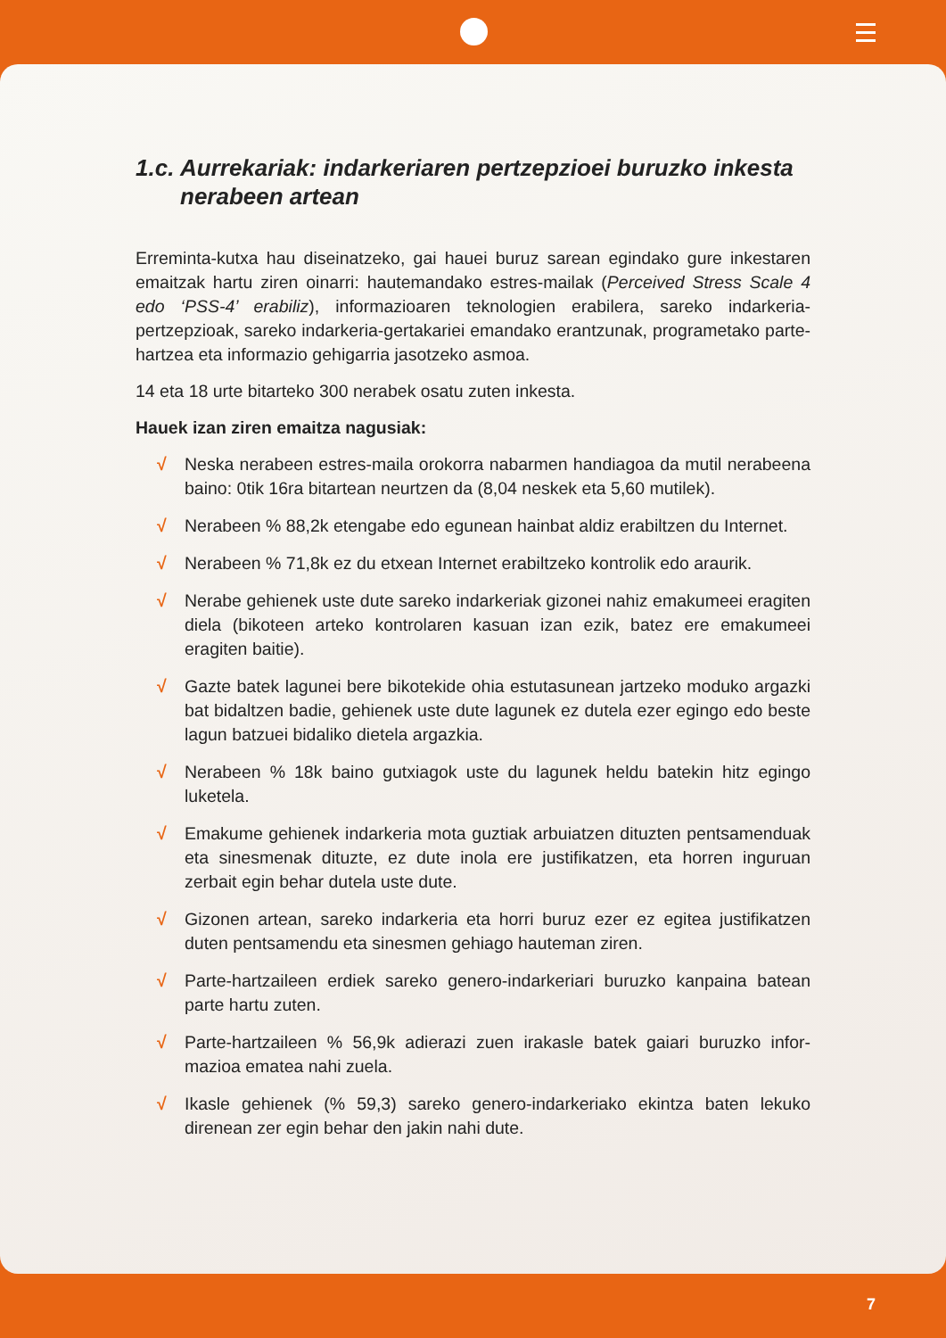1.c. Aurrekariak: indarkeriaren pertzepzioei buruzko inkesta nerabeen artean
Erreminta-kutxa hau diseinatzeko, gai hauei buruz sarean egindako gure inkes­taren emaitzak hartu ziren oinarri: hautemandako estres-mailak (Perceived Stress Scale 4 edo ‘PSS-4’ erabiliz), informazioaren teknologien erabilera, sareko indarke­ria-pertzepzioak, sareko indarkeria-gertakariei emandako erantzunak, programe­tako parte-hartzea eta informazio gehigarria jasotzeko asmoa.
14 eta 18 urte bitarteko 300 nerabek osatu zuten inkesta.
Hauek izan ziren emaitza nagusiak:
√ Neska nerabeen estres-maila orokorra nabarmen handiagoa da mutil nera­beena baino: 0tik 16ra bitartean neurtzen da (8,04 neskek eta 5,60 mutilek).
√ Nerabeen % 88,2k etengabe edo egunean hainbat aldiz erabiltzen du Internet.
√ Nerabeen % 71,8k ez du etxean Internet erabiltzeko kontrolik edo araurik.
√ Nerabe gehienek uste dute sareko indarkeriak gizonei nahiz emakumeei era­giten diela (bikoteen arteko kontrolaren kasuan izan ezik, batez ere emaku­meei eragiten baitie).
√ Gazte batek lagunei bere bikotekide ohia estutasunean jartzeko moduko ar­gazki bat bidaltzen badie, gehienek uste dute lagunek ez dutela ezer egingo edo beste lagun batzuei bidaliko dietela argazkia.
√ Nerabeen % 18k baino gutxiagok uste du lagunek heldu batekin hitz egingo luketela.
√ Emakume gehienek indarkeria mota guztiak arbuiatzen dituzten pentsamen­duak eta sinesmenak dituzte, ez dute inola ere justifikatzen, eta horren in­guruan zerbait egin behar dutela uste dute.
√ Gizonen artean, sareko indarkeria eta horri buruz ezer ez egitea justifikatzen duten pentsamendu eta sinesmen gehiago hauteman ziren.
√ Parte-hartzaileen erdiek sareko genero-indarkeriari buruzko kanpaina ba­tean parte hartu zuten.
√ Parte-hartzaileen % 56,9k adierazi zuen irakasle batek gaiari buruzko infor­mazioa ematea nahi zuela.
√ Ikasle gehienek (% 59,3) sareko genero-indarkeriako ekintza baten lekuko direnean zer egin behar den jakin nahi dute.
7